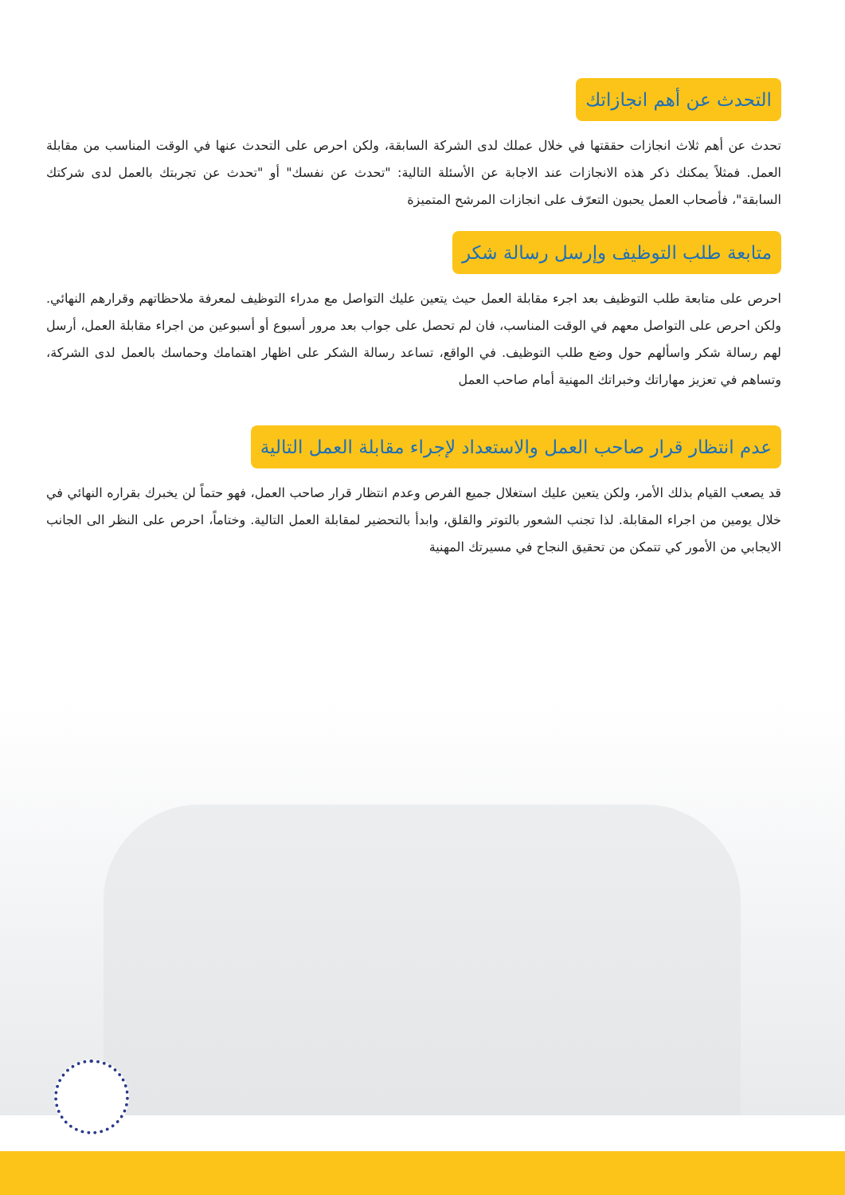التحدث عن أهم انجازاتك
تحدث عن أهم ثلاث انجازات حققتها في خلال عملك لدى الشركة السابقة، ولكن احرص على التحدث عنها في الوقت المناسب من مقابلة العمل. فمثلاً يمكنك ذكر هذه الانجازات عند الاجابة عن الأسئلة التالية: "تحدث عن نفسك" أو "تحدث عن تجربتك بالعمل لدى شركتك السابقة"، فأصحاب العمل يحبون التعرّف على انجازات المرشح المتميزة
متابعة طلب التوظيف وإرسل رسالة شكر
احرص على متابعة طلب التوظيف بعد اجرء مقابلة العمل حيث يتعين عليك التواصل مع مدراء التوظيف لمعرفة ملاحظاتهم وقرارهم النهائي. ولكن احرص على التواصل معهم في الوقت المناسب، فان لم تحصل على جواب بعد مرور أسبوع أو أسبوعين من اجراء مقابلة العمل، أرسل لهم رسالة شكر واسألهم حول وضع طلب التوظيف. في الواقع، تساعد رسالة الشكر على اظهار اهتمامك وحماسك بالعمل لدى الشركة، وتساهم في تعزيز مهاراتك وخبراتك المهنية أمام صاحب العمل
عدم انتظار قرار صاحب العمل والاستعداد لإجراء مقابلة العمل التالية
قد يصعب القيام بذلك الأمر، ولكن يتعين عليك استغلال جميع الفرص وعدم انتظار قرار صاحب العمل، فهو حتماً لن يخبرك بقراره النهائي في خلال يومين من اجراء المقابلة. لذا تجنب الشعور بالتوتر والقلق، وابدأ بالتحضير لمقابلة العمل التالية. وختاماً، احرص على النظر الى الجانب الايجابي من الأمور كي تتمكن من تحقيق النجاح في مسيرتك المهنية